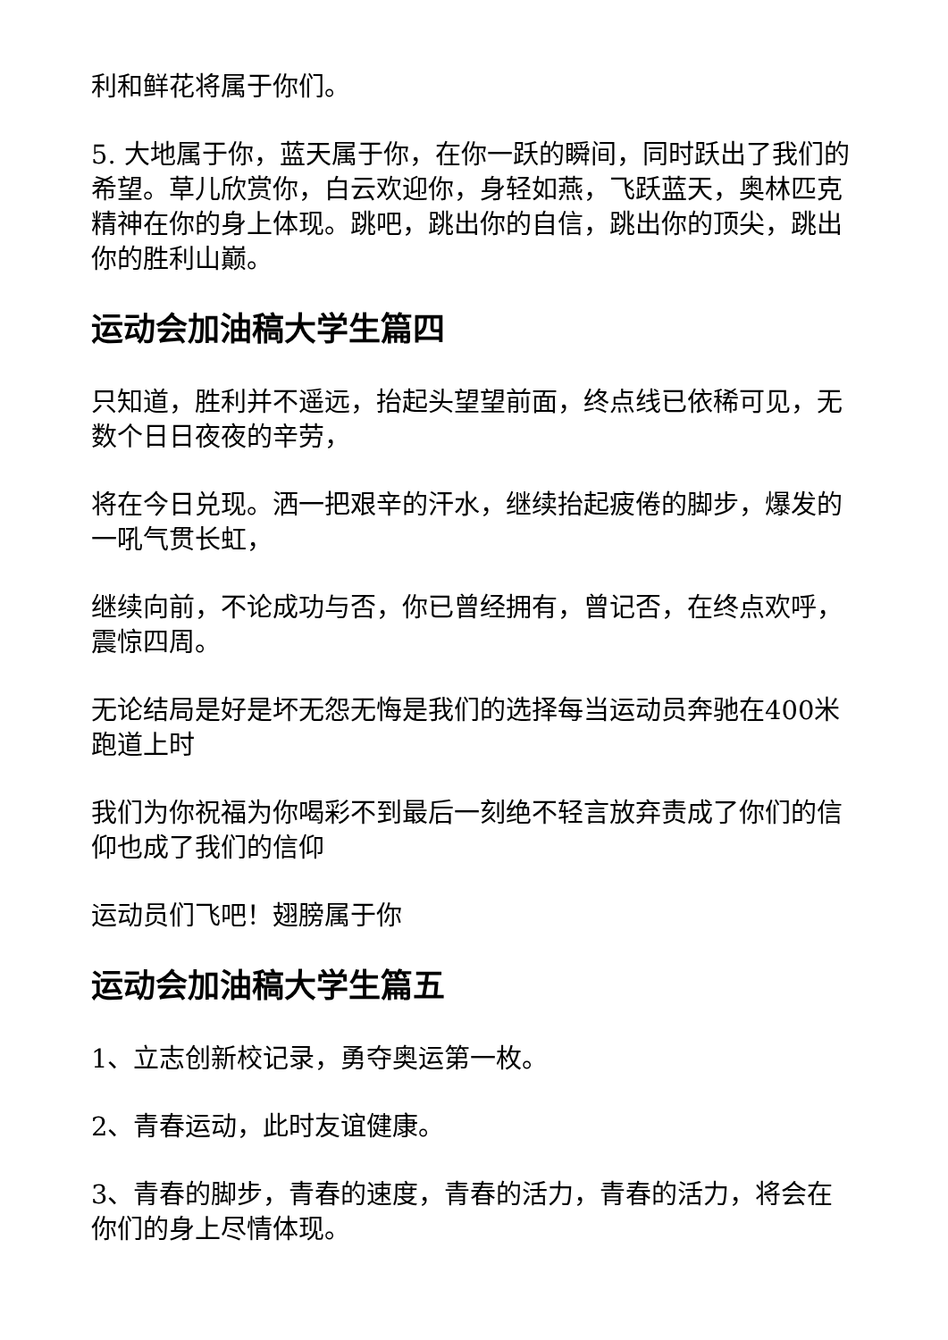利和鲜花将属于你们。
5. 大地属于你，蓝天属于你，在你一跃的瞬间，同时跃出了我们的希望。草儿欣赏你，白云欢迎你，身轻如燕，飞跃蓝天，奥林匹克精神在你的身上体现。跳吧，跳出你的自信，跳出你的顶尖，跳出你的胜利山巅。
运动会加油稿大学生篇四
只知道，胜利并不遥远，抬起头望望前面，终点线已依稀可见，无数个日日夜夜的辛劳，
将在今日兑现。洒一把艰辛的汗水，继续抬起疲倦的脚步，爆发的一吼气贯长虹，
继续向前，不论成功与否，你已曾经拥有，曾记否，在终点欢呼，震惊四周。
无论结局是好是坏无怨无悔是我们的选择每当运动员奔驰在400米跑道上时
我们为你祝福为你喝彩不到最后一刻绝不轻言放弃责成了你们的信仰也成了我们的信仰
运动员们飞吧！翅膀属于你
运动会加油稿大学生篇五
1、立志创新校记录，勇夺奥运第一枚。
2、青春运动，此时友谊健康。
3、青春的脚步，青春的速度，青春的活力，青春的活力，将会在你们的身上尽情体现。